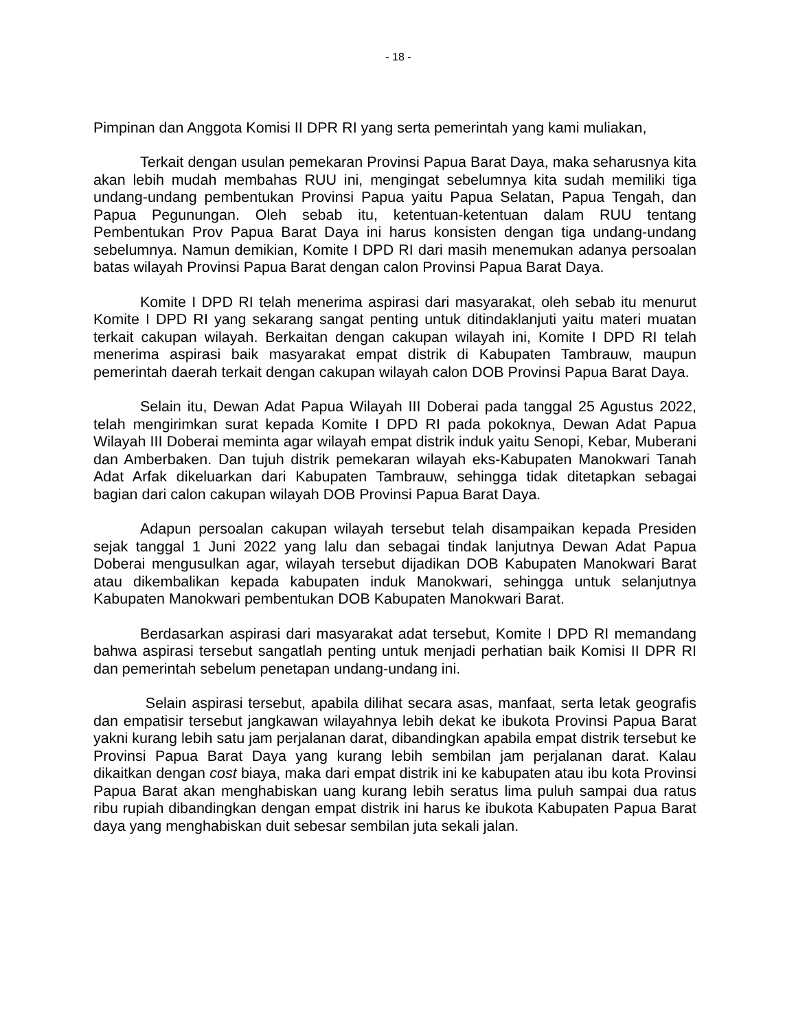- 18 -
Pimpinan dan Anggota Komisi II DPR RI yang serta pemerintah yang kami muliakan,
Terkait dengan usulan pemekaran Provinsi Papua Barat Daya, maka seharusnya kita akan lebih mudah membahas RUU ini, mengingat sebelumnya kita sudah memiliki tiga undang-undang pembentukan Provinsi Papua yaitu Papua Selatan, Papua Tengah, dan Papua Pegunungan. Oleh sebab itu, ketentuan-ketentuan dalam RUU tentang Pembentukan Prov Papua Barat Daya ini harus konsisten dengan tiga undang-undang sebelumnya. Namun demikian, Komite I DPD RI dari masih menemukan adanya persoalan batas wilayah Provinsi Papua Barat dengan calon Provinsi Papua Barat Daya.
Komite I DPD RI telah menerima aspirasi dari masyarakat, oleh sebab itu menurut Komite I DPD RI yang sekarang sangat penting untuk ditindaklanjuti yaitu materi muatan terkait cakupan wilayah. Berkaitan dengan cakupan wilayah ini, Komite I DPD RI telah menerima aspirasi baik masyarakat empat distrik di Kabupaten Tambrauw, maupun pemerintah daerah terkait dengan cakupan wilayah calon DOB Provinsi Papua Barat Daya.
Selain itu, Dewan Adat Papua Wilayah III Doberai pada tanggal 25 Agustus 2022, telah mengirimkan surat kepada Komite I DPD RI pada pokoknya, Dewan Adat Papua Wilayah III Doberai meminta agar wilayah empat distrik induk yaitu Senopi, Kebar, Muberani dan Amberbaken. Dan tujuh distrik pemekaran wilayah eks-Kabupaten Manokwari Tanah Adat Arfak dikeluarkan dari Kabupaten Tambrauw, sehingga tidak ditetapkan sebagai bagian dari calon cakupan wilayah DOB Provinsi Papua Barat Daya.
Adapun persoalan cakupan wilayah tersebut telah disampaikan kepada Presiden sejak tanggal 1 Juni 2022 yang lalu dan sebagai tindak lanjutnya Dewan Adat Papua Doberai mengusulkan agar, wilayah tersebut dijadikan DOB Kabupaten Manokwari Barat atau dikembalikan kepada kabupaten induk Manokwari, sehingga untuk selanjutnya Kabupaten Manokwari pembentukan DOB Kabupaten Manokwari Barat.
Berdasarkan aspirasi dari masyarakat adat tersebut, Komite I DPD RI memandang bahwa aspirasi tersebut sangatlah penting untuk menjadi perhatian baik Komisi II DPR RI dan pemerintah sebelum penetapan undang-undang ini.
Selain aspirasi tersebut, apabila dilihat secara asas, manfaat, serta letak geografis dan empatisir tersebut jangkawan wilayahnya lebih dekat ke ibukota Provinsi Papua Barat yakni kurang lebih satu jam perjalanan darat, dibandingkan apabila empat distrik tersebut ke Provinsi Papua Barat Daya yang kurang lebih sembilan jam perjalanan darat. Kalau dikaitkan dengan cost biaya, maka dari empat distrik ini ke kabupaten atau ibu kota Provinsi Papua Barat akan menghabiskan uang kurang lebih seratus lima puluh sampai dua ratus ribu rupiah dibandingkan dengan empat distrik ini harus ke ibukota Kabupaten Papua Barat daya yang menghabiskan duit sebesar sembilan juta sekali jalan.